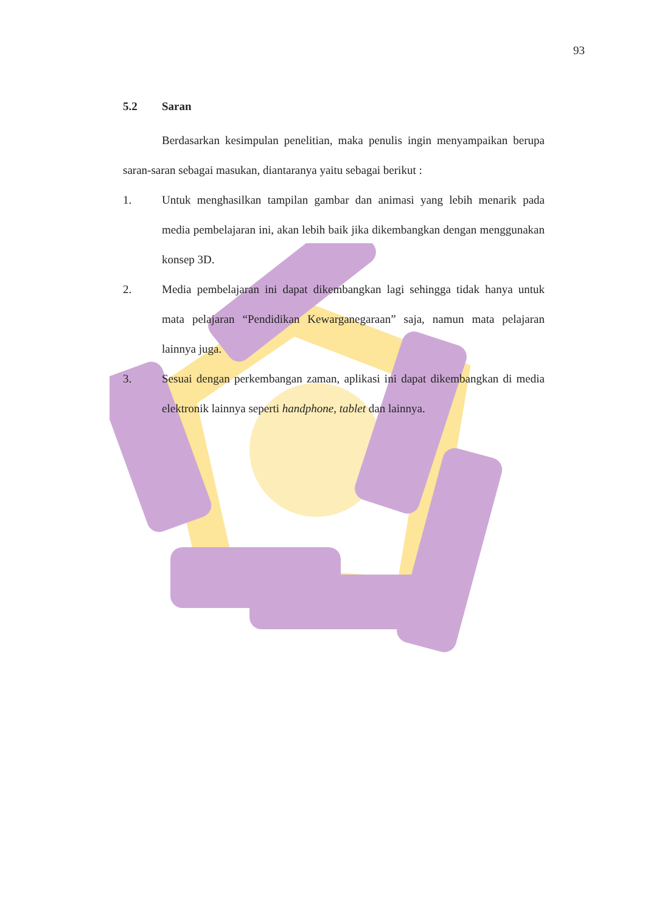93
5.2 Saran
Berdasarkan kesimpulan penelitian, maka penulis ingin menyampaikan berupa saran-saran sebagai masukan, diantaranya yaitu sebagai berikut :
1. Untuk menghasilkan tampilan gambar dan animasi yang lebih menarik pada media pembelajaran ini, akan lebih baik jika dikembangkan dengan menggunakan konsep 3D.
2. Media pembelajaran ini dapat dikembangkan lagi sehingga tidak hanya untuk mata pelajaran “Pendidikan Kewarganegaraan” saja, namun mata pelajaran lainnya juga.
3. Sesuai dengan perkembangan zaman, aplikasi ini dapat dikembangkan di media elektronik lainnya seperti handphone, tablet dan lainnya.